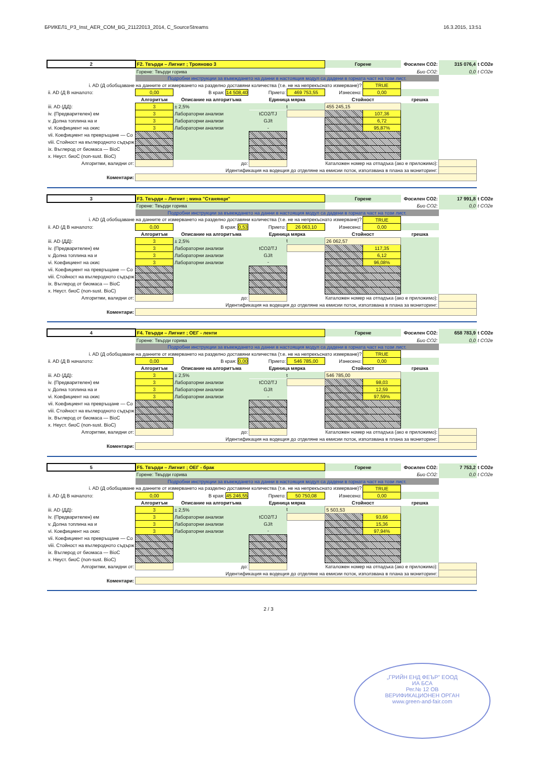БРИКЕЛ1_P3_Inst_AER_COM_BG_21122013_2014, C_SourceStreams 16.3.2015, 13:51
| 2 | F2. Твърди – Лигнит ; Трояново 3 | | | | Горене | | Фосилен CO2: | 315 076,4 | t CO2e |
| | Горене: Твърди горива | | | | | | Био CO2: | 0,0 | t CO2e |
| | Подробни инструкции за въвеждането на данни в настоящия модул са дадени в горната част на този лист. | | | | | | | | |
| i. AD (Д обобщаване на данните от измерването на разделно доставяни количества (т.е. не на непрекъснато измерване)? | | | | | | TRUE | | | |
| ii. AD (Д В началото: | 0,00 | В края: 14 508,40 | Прието: | 469 753,55 | Изнесено: | 0,00 | | | |
| | Алгоритъм | Описание на алгоритъма | Единица мярка | | Стойност | | грешка | | |
| iii. AD (ДД): | 3 | ± 2,5% | t | | 455 245,15 | | | | |
| iv. (Предварителен) ем | 3 | Лабораторни анализи | tCO2/TJ | | | 107,36 | | | |
| v. Долна топлина на и | 3 | Лабораторни анализи | GJ/t | | | 6,72 | | | |
| vi. Коефициент на окис | 3 | Лабораторни анализи | - | | | 95,87% | | | |
| vii. Коефициент на превръщане — Co | | | | | | | | | |
| viii. Стойност на въглеродното съдърж | | | | | | | | | |
| ix. Въглерод от биомаса — BioC | | | | | | | | | |
| x. Неуст. биоС (non-sust. BioC) | | | | | | | | | |
| Алгоритми, валидни от: | | до: | | Каталожен номер на отпадъка (ако е приложимо): | | | | | |
| Идентификация на водещия до отделяне на емисии поток, използвана в плана за мониторинг: | | | | | | | | | |
| Коментари: | | | | | | | | | |
| 3 | F3. Твърди – Лигнит ; мина "Станянци" | | | | Горене | | Фосилен CO2: | 17 991,8 | t CO2e |
| | Горене: Твърди горива | | | | | | Био CO2: | 0,0 | t CO2e |
| | Подробни инструкции за въвеждането на данни в настоящия модул са дадени в горната част на този лист. | | | | | | | | |
| i. AD (Д обобщаване на данните от измерването на разделно доставяни количества (т.е. не на непрекъснато измерване)? | | | | | | TRUE | | | |
| ii. AD (Д В началото: | 0,00 | В края: 0,53 | Прието: | 26 063,10 | Изнесено: | 0,00 | | | |
| | Алгоритъм | Описание на алгоритъма | Единица мярка | | Стойност | | грешка | | |
| iii. AD (ДД): | 3 | ± 2,5% | t | | 26 062,57 | | | | |
| iv. (Предварителен) ем | 3 | Лабораторни анализи | tCO2/TJ | | | 117,35 | | | |
| v. Долна топлина на и | 3 | Лабораторни анализи | GJ/t | | | 6,12 | | | |
| vi. Коефициент на окис | 3 | Лабораторни анализи | - | | | 96,08% | | | |
| vii. Коефициент на превръщане — Co | | | | | | | | | |
| viii. Стойност на въглеродното съдърж | | | | | | | | | |
| ix. Въглерод от биомаса — BioC | | | | | | | | | |
| x. Неуст. биоС (non-sust. BioC) | | | | | | | | | |
| Алгоритми, валидни от: | | до: | | Каталожен номер на отпадъка (ако е приложимо): | | | | | |
| Идентификация на водещия до отделяне на емисии поток, използвана в плана за мониторинг: | | | | | | | | | |
| Коментари: | | | | | | | | | |
| 4 | F4. Твърди – Лигнит ; ОЕГ - ленти | | | | Горене | | Фосилен CO2: | 658 783,9 | t CO2e |
| | Горене: Твърди горива | | | | | | Био CO2: | 0,0 | t CO2e |
| | Подробни инструкции за въвеждането на данни в настоящия модул са дадени в горната част на този лист. | | | | | | | | |
| i. AD (Д обобщаване на данните от измерването на разделно доставяни количества (т.е. не на непрекъснато измерване)? | | | | | | TRUE | | | |
| ii. AD (Д В началото: | 0,00 | В края: 0,00 | Прието: | 546 785,00 | Изнесено: | 0,00 | | | |
| | Алгоритъм | Описание на алгоритъма | Единица мярка | | Стойност | | грешка | | |
| iii. AD (ДД): | 3 | ± 2,5% | t | | 546 785,00 | | | | |
| iv. (Предварителен) ем | 3 | Лабораторни анализи | tCO2/TJ | | | 98,03 | | | |
| v. Долна топлина на и | 3 | Лабораторни анализи | GJ/t | | | 12,59 | | | |
| vi. Коефициент на окис | 3 | Лабораторни анализи | - | | | 97,59% | | | |
| vii. Коефициент на превръщане — Co | | | | | | | | | |
| viii. Стойност на въглеродното съдърж | | | | | | | | | |
| ix. Въглерод от биомаса — BioC | | | | | | | | | |
| x. Неуст. биоС (non-sust. BioC) | | | | | | | | | |
| Алгоритми, валидни от: | | до: | | Каталожен номер на отпадъка (ако е приложимо): | | | | | |
| Идентификация на водещия до отделяне на емисии поток, използвана в плана за мониторинг: | | | | | | | | | |
| Коментари: | | | | | | | | | |
| 5 | F5. Твърди – Лигнит ; ОЕГ - брак | | | | Горене | | Фосилен CO2: | 7 753,2 | t CO2e |
| | Горене: Твърди горива | | | | | | Био CO2: | 0,0 | t CO2e |
| | Подробни инструкции за въвеждането на данни в настоящия модул са дадени в горната част на този лист. | | | | | | | | |
| i. AD (Д обобщаване на данните от измерването на разделно доставяни количества (т.е. не на непрекъснато измерване)? | | | | | | TRUE | | | |
| ii. AD (Д В началото: | 0,00 | В края: 45 246,55 | Прието: | 50 750,08 | Изнесено: | 0,00 | | | |
| | Алгоритъм | Описание на алгоритъма | Единица мярка | | Стойност | | грешка | | |
| iii. AD (ДД): | 3 | ± 2,5% | t | | 5 503,53 | | | | |
| iv. (Предварителен) ем | 3 | Лабораторни анализи | tCO2/TJ | | | 93,66 | | | |
| v. Долна топлина на и | 3 | Лабораторни анализи | GJ/t | | | 15,36 | | | |
| vi. Коефициент на окис | 3 | Лабораторни анализи | - | | | 97,94% | | | |
| vii. Коефициент на превръщане — Co | | | | | | | | | |
| viii. Стойност на въглеродното съдърж | | | | | | | | | |
| ix. Въглерод от биомаса — BioC | | | | | | | | | |
| x. Неуст. биоС (non-sust. BioC) | | | | | | | | | |
| Алгоритми, валидни от: | | до: | | Каталожен номер на отпадъка (ако е приложимо): | | | | | |
| Идентификация на водещия до отделяне на емисии поток, използвана в плана за мониторинг: | | | | | | | | | |
| Коментари: | | | | | | | | | |
„ГРИЙН ЕНД ФЕЪР" ЕООД
ИА БСА
Рег.№ 12 ОВ
ВЕРИФИКАЦИОНЕН ОРГАН
www.green-and-fair.com
2 / 3